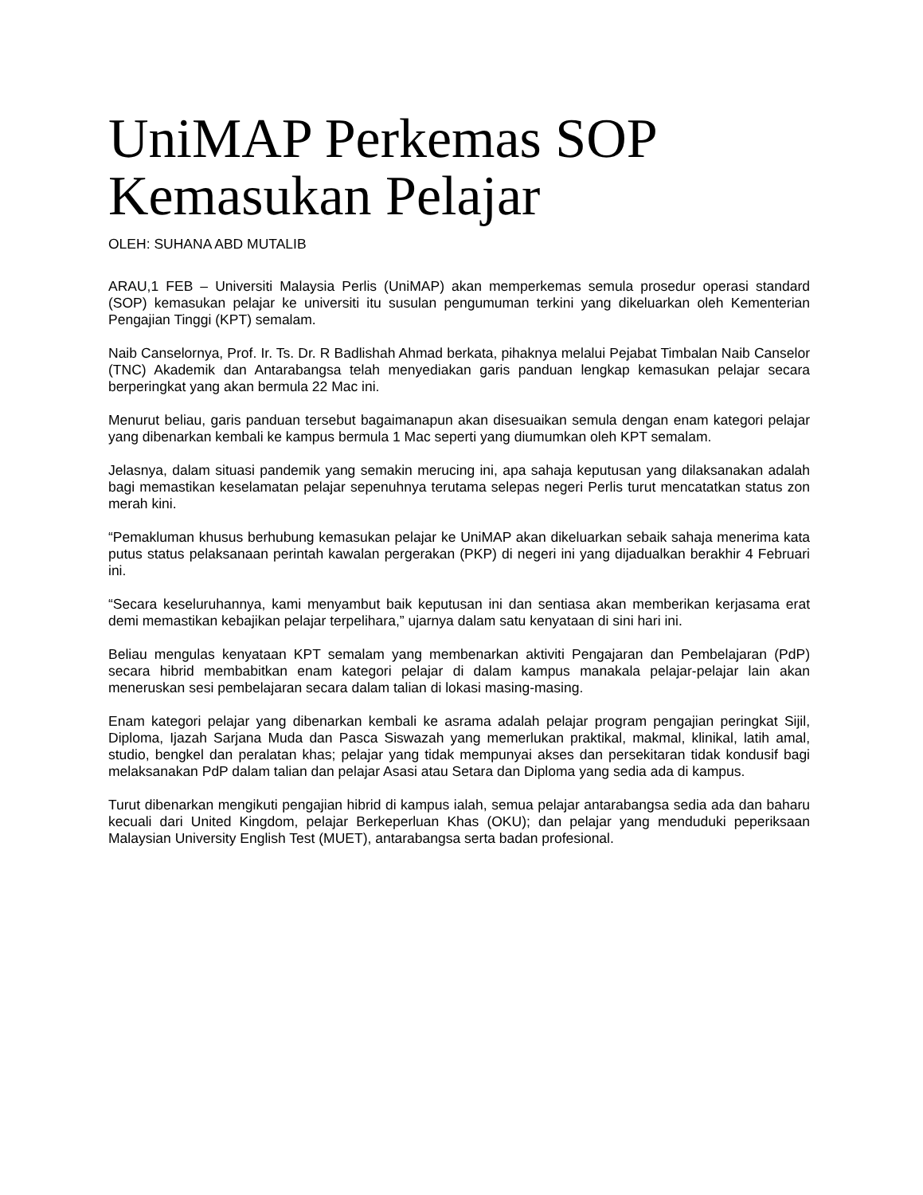UniMAP Perkemas SOP Kemasukan Pelajar
OLEH: SUHANA ABD MUTALIB
ARAU,1 FEB – Universiti Malaysia Perlis (UniMAP) akan memperkemas semula prosedur operasi standard (SOP) kemasukan pelajar ke universiti itu susulan pengumuman terkini yang dikeluarkan oleh Kementerian Pengajian Tinggi (KPT) semalam.
Naib Canselornya, Prof. Ir. Ts. Dr. R Badlishah Ahmad berkata, pihaknya melalui Pejabat Timbalan Naib Canselor (TNC) Akademik dan Antarabangsa telah menyediakan garis panduan lengkap kemasukan pelajar secara berperingkat yang akan bermula 22 Mac ini.
Menurut beliau, garis panduan tersebut bagaimanapun akan disesuaikan semula dengan enam kategori pelajar yang dibenarkan kembali ke kampus bermula 1 Mac seperti yang diumumkan oleh KPT semalam.
Jelasnya, dalam situasi pandemik yang semakin merucing ini, apa sahaja keputusan yang dilaksanakan adalah bagi memastikan keselamatan pelajar sepenuhnya terutama selepas negeri Perlis turut mencatatkan status zon merah kini.
“Pemakluman khusus berhubung kemasukan pelajar ke UniMAP akan dikeluarkan sebaik sahaja menerima kata putus status pelaksanaan perintah kawalan pergerakan (PKP) di negeri ini yang dijadualkan berakhir 4 Februari ini.
“Secara keseluruhannya, kami menyambut baik keputusan ini dan sentiasa akan memberikan kerjasama erat demi memastikan kebajikan pelajar terpelihara,” ujarnya dalam satu kenyataan di sini hari ini.
Beliau mengulas kenyataan KPT semalam yang membenarkan aktiviti Pengajaran dan Pembelajaran (PdP) secara hibrid membabitkan enam kategori pelajar di dalam kampus manakala pelajar-pelajar lain akan meneruskan sesi pembelajaran secara dalam talian di lokasi masing-masing.
Enam kategori pelajar yang dibenarkan kembali ke asrama adalah pelajar program pengajian peringkat Sijil, Diploma, Ijazah Sarjana Muda dan Pasca Siswazah yang memerlukan praktikal, makmal, klinikal, latih amal, studio, bengkel dan peralatan khas; pelajar yang tidak mempunyai akses dan persekitaran tidak kondusif bagi melaksanakan PdP dalam talian dan pelajar Asasi atau Setara dan Diploma yang sedia ada di kampus.
Turut dibenarkan mengikuti pengajian hibrid di kampus ialah, semua pelajar antarabangsa sedia ada dan baharu kecuali dari United Kingdom, pelajar Berkeperluan Khas (OKU); dan pelajar yang menduduki peperiksaan Malaysian University English Test (MUET), antarabangsa serta badan profesional.